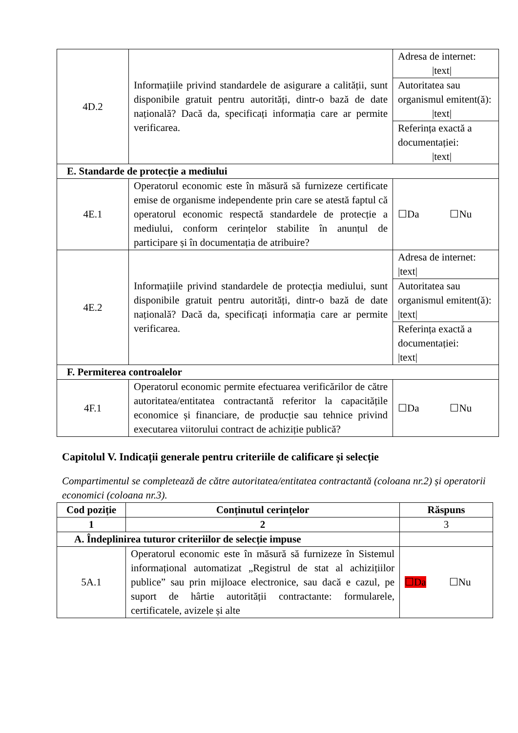| 4D.2 | Informațiile privind standardele de asigurare a calității, sunt disponibile gratuit pentru autorități, dintr-o bază de date națională? Dacă da, specificați informația care ar permite verificarea. | Adresa de internet: /text/ |
| | | Autoritatea sau organismul emitent(ă): /text/ |
| | | Referința exactă a documentației: /text/ |
| E. Standarde de protecție a mediului | | |
| 4E.1 | Operatorul economic este în măsură să furnizeze certificate emise de organisme independente prin care se atestă faptul că operatorul economic respectă standardele de protecție a mediului, conform cerințelor stabilite în anunțul de participare și în documentația de atribuire? | ☐Da ☐Nu |
| 4E.2 | Informațiile privind standardele de protecția mediului, sunt disponibile gratuit pentru autorități, dintr-o bază de date națională? Dacă da, specificați informația care ar permite verificarea. | Adresa de internet: /text/ |
| | | Autoritatea sau organismul emitent(ă): /text/ |
| | | Referința exactă a documentației: /text/ |
| F. Permiterea controalelor | | |
| 4F.1 | Operatorul economic permite efectuarea verificărilor de către autoritatea/entitatea contractantă referitor la capacitățile economice și financiare, de producție sau tehnice privind executarea viitorului contract de achiziție publică? | ☐Da ☐Nu |
Capitolul V. Indicații generale pentru criteriile de calificare și selecție
Compartimentul se completează de către autoritatea/entitatea contractantă (coloana nr.2) și operatorii economici (coloana nr.3).
| Cod poziție | Conținutul cerințelor | Răspuns |
| --- | --- | --- |
| 1 | 2 | 3 |
| A. Îndeplinirea tuturor criteriilor de selecție impuse | | |
| 5A.1 | Operatorul economic este în măsură să furnizeze în Sistemul informațional automatizat „Registrul de stat al achizițiilor publice” sau prin mijloace electronice, sau dacă e cazul, pe suport de hârtie autorității contractante: formularele, certificatele, avizele și alte | ☐Da ☐Nu |